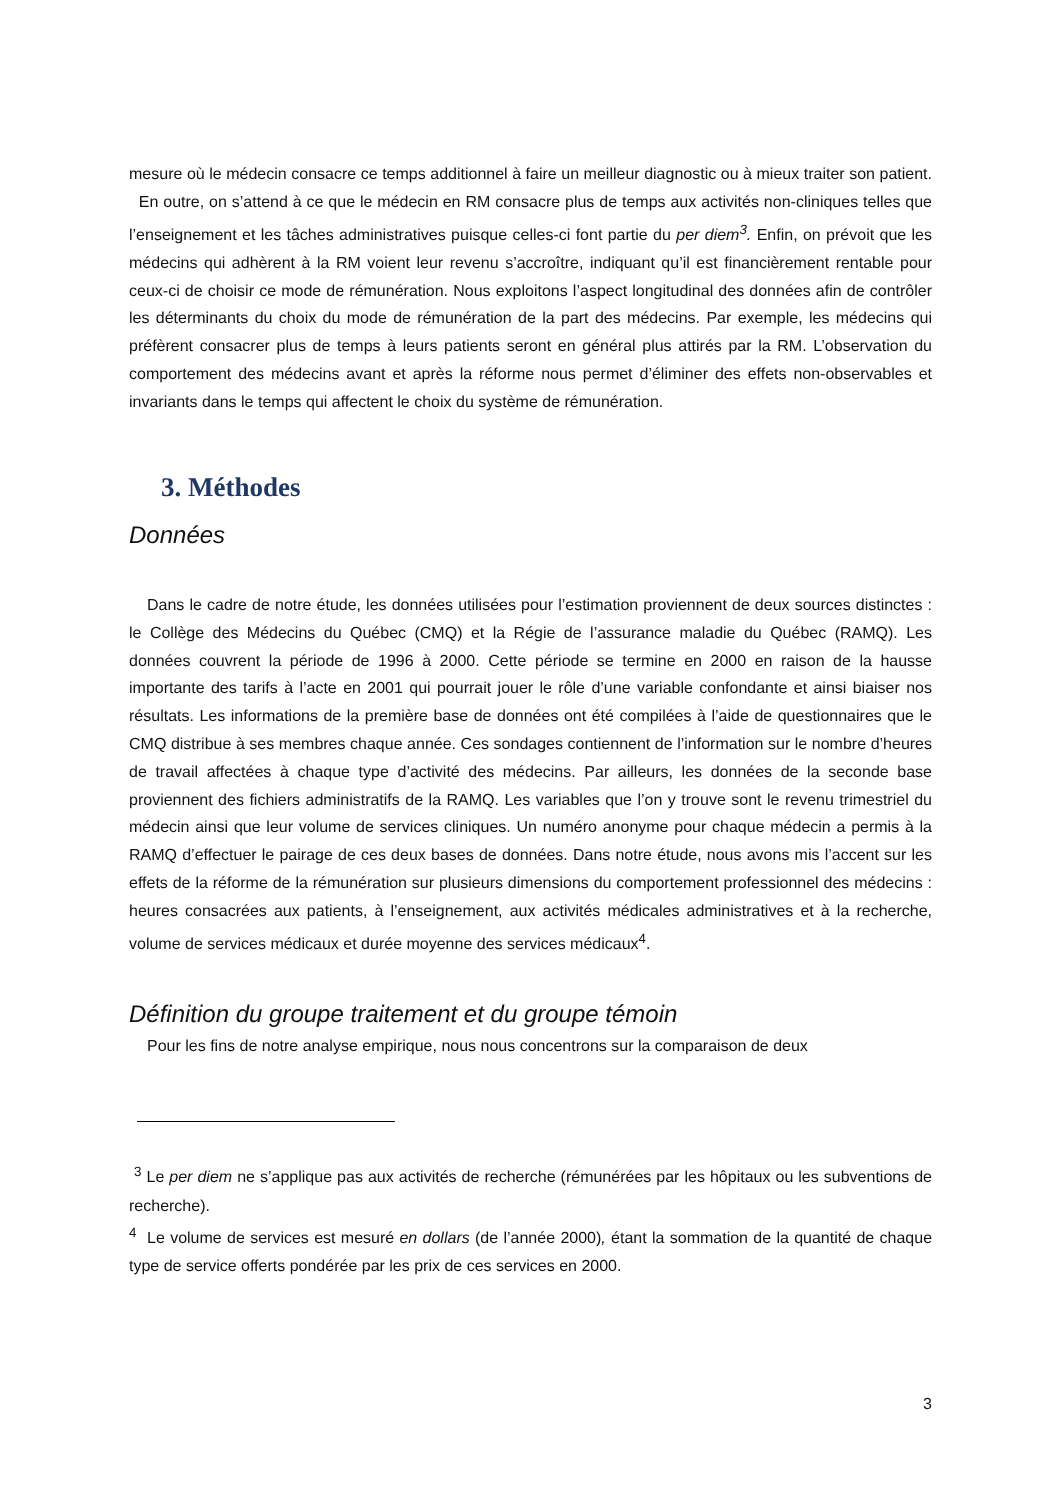mesure où le médecin consacre ce temps additionnel à faire un meilleur diagnostic ou à mieux traiter son patient. En outre, on s’attend à ce que le médecin en RM consacre plus de temps aux activités non-cliniques telles que l’enseignement et les tâches administratives puisque celles-ci font partie du per diem<sup>3</sup>. Enfin, on prévoit que les médecins qui adhèrent à la RM voient leur revenu s’accroître, indiquant qu’il est financièrement rentable pour ceux-ci de choisir ce mode de rémunération. Nous exploitons l’aspect longitudinal des données afin de contrôler les déterminants du choix du mode de rémunération de la part des médecins. Par exemple, les médecins qui préfèrent consacrer plus de temps à leurs patients seront en général plus attirés par la RM. L’observation du comportement des médecins avant et après la réforme nous permet d’éliminer des effets non-observables et invariants dans le temps qui affectent le choix du système de rémunération.
3. Méthodes
Données
Dans le cadre de notre étude, les données utilisées pour l’estimation proviennent de deux sources distinctes : le Collège des Médecins du Québec (CMQ) et la Régie de l’assurance maladie du Québec (RAMQ). Les données couvrent la période de 1996 à 2000. Cette période se termine en 2000 en raison de la hausse importante des tarifs à l’acte en 2001 qui pourrait jouer le rôle d’une variable confondante et ainsi biaiser nos résultats. Les informations de la première base de données ont été compilées à l’aide de questionnaires que le CMQ distribue à ses membres chaque année. Ces sondages contiennent de l’information sur le nombre d’heures de travail affectées à chaque type d’activité des médecins. Par ailleurs, les données de la seconde base proviennent des fichiers administratifs de la RAMQ. Les variables que l’on y trouve sont le revenu trimestriel du médecin ainsi que leur volume de services cliniques. Un numéro anonyme pour chaque médecin a permis à la RAMQ d’effectuer le pairage de ces deux bases de données. Dans notre étude, nous avons mis l’accent sur les effets de la réforme de la rémunération sur plusieurs dimensions du comportement professionnel des médecins : heures consacrées aux patients, à l’enseignement, aux activités médicales administratives et à la recherche, volume de services médicaux et durée moyenne des services médicaux<sup>4</sup>.
Définition du groupe traitement et du groupe témoin
Pour les fins de notre analyse empirique, nous nous concentrons sur la comparaison de deux
<sup>3</sup> Le per diem ne s’applique pas aux activités de recherche (rémunérées par les hôpitaux ou les subventions de recherche).
<sup>4</sup> Le volume de services est mesuré en dollars (de l’année 2000), étant la sommation de la quantité de chaque type de service offerts pondérée par les prix de ces services en 2000.
3